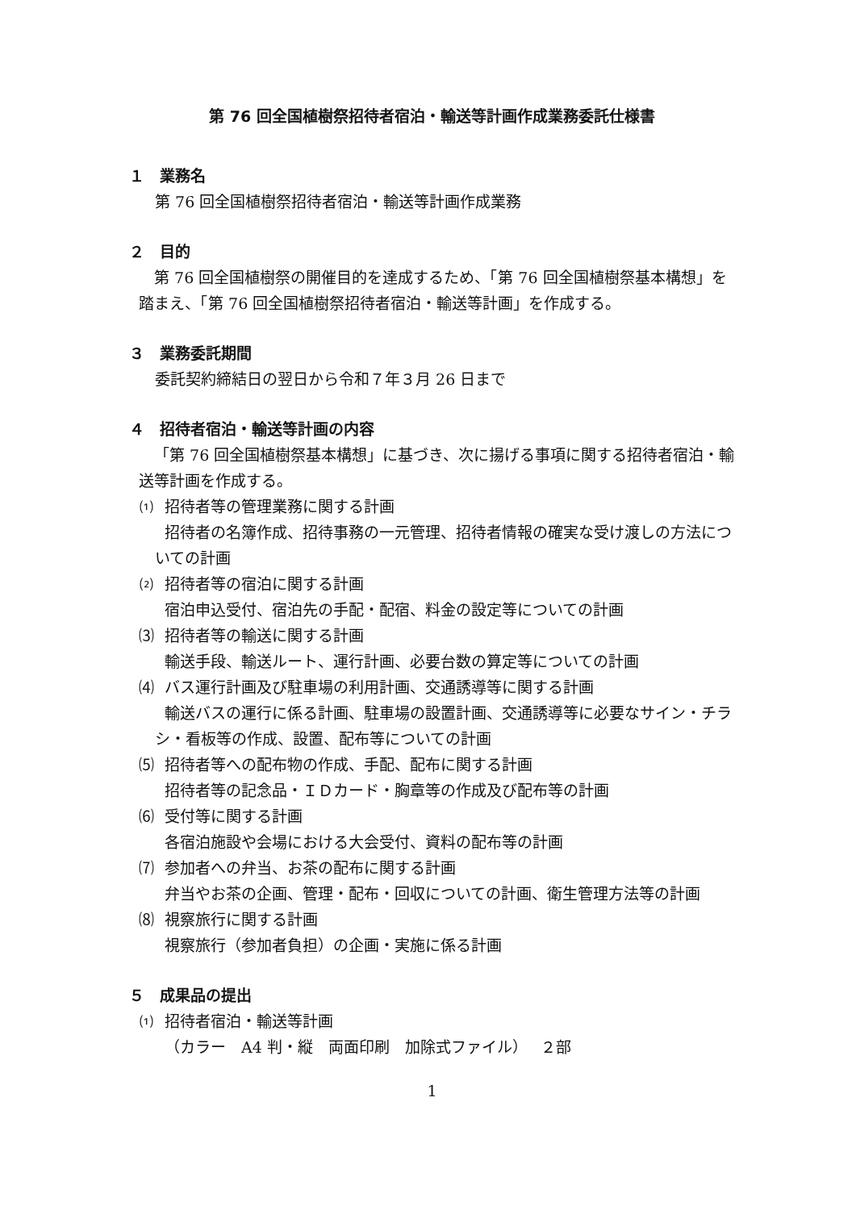第 76 回全国植樹祭招待者宿泊・輸送等計画作成業務委託仕様書
１　業務名
第 76 回全国植樹祭招待者宿泊・輸送等計画作成業務
２　目的
第 76 回全国植樹祭の開催目的を達成するため、「第 76 回全国植樹祭基本構想」を踏まえ、「第 76 回全国植樹祭招待者宿泊・輸送等計画」を作成する。
３　業務委託期間
委託契約締結日の翌日から令和７年３月 26 日まで
４　招待者宿泊・輸送等計画の内容
「第 76 回全国植樹祭基本構想」に基づき、次に揚げる事項に関する招待者宿泊・輸送等計画を作成する。
⑴ 招待者等の管理業務に関する計画
招待者の名簿作成、招待事務の一元管理、招待者情報の確実な受け渡しの方法についての計画
⑵ 招待者等の宿泊に関する計画
宿泊申込受付、宿泊先の手配・配宿、料金の設定等についての計画
⑶ 招待者等の輸送に関する計画
輸送手段、輸送ルート、運行計画、必要台数の算定等についての計画
⑷ バス運行計画及び駐車場の利用計画、交通誘導等に関する計画
輸送バスの運行に係る計画、駐車場の設置計画、交通誘導等に必要なサイン・チラシ・看板等の作成、設置、配布等についての計画
⑸ 招待者等への配布物の作成、手配、配布に関する計画
招待者等の記念品・ＩＤカード・胸章等の作成及び配布等の計画
⑹ 受付等に関する計画
各宿泊施設や会場における大会受付、資料の配布等の計画
⑺ 参加者への弁当、お茶の配布に関する計画
弁当やお茶の企画、管理・配布・回収についての計画、衛生管理方法等の計画
⑻ 視察旅行に関する計画
視察旅行（参加者負担）の企画・実施に係る計画
５　成果品の提出
⑴ 招待者宿泊・輸送等計画
（カラー　A4 判・縦　両面印刷　加除式ファイル）　 ２部
1